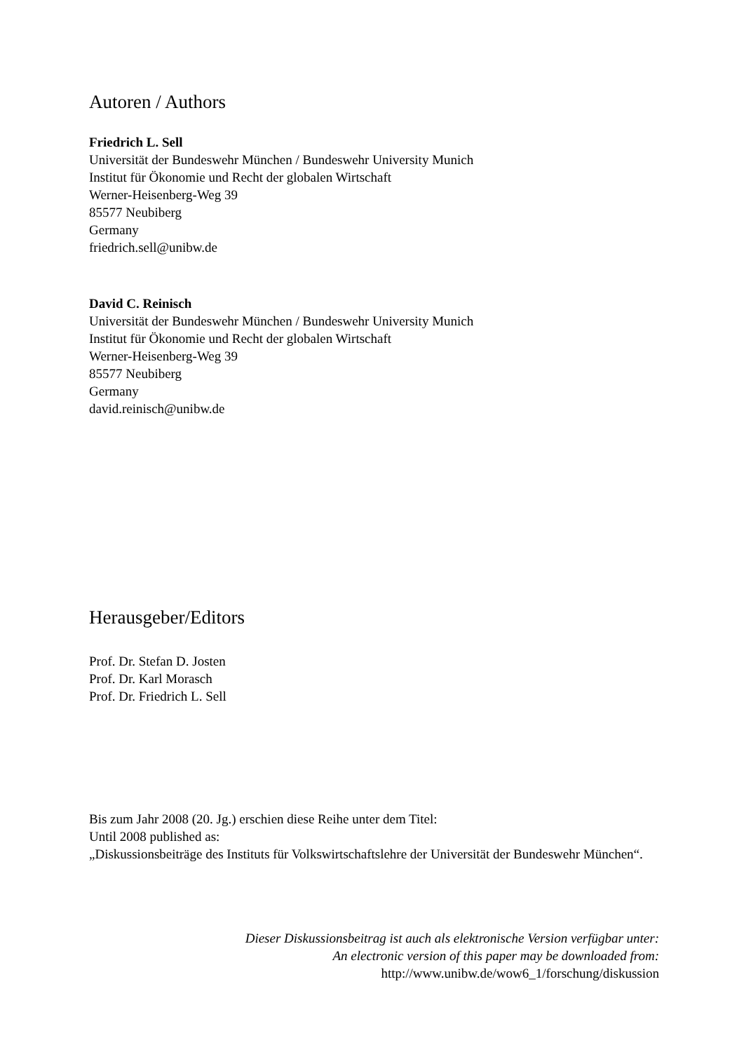Autoren / Authors
Friedrich L. Sell
Universität der Bundeswehr München / Bundeswehr University Munich
Institut für Ökonomie und Recht der globalen Wirtschaft
Werner-Heisenberg-Weg 39
85577 Neubiberg
Germany
friedrich.sell@unibw.de
David C. Reinisch
Universität der Bundeswehr München / Bundeswehr University Munich
Institut für Ökonomie und Recht der globalen Wirtschaft
Werner-Heisenberg-Weg 39
85577 Neubiberg
Germany
david.reinisch@unibw.de
Herausgeber/Editors
Prof. Dr. Stefan D. Josten
Prof. Dr. Karl Morasch
Prof. Dr. Friedrich L. Sell
Bis zum Jahr 2008 (20. Jg.) erschien diese Reihe unter dem Titel:
Until 2008 published as:
„Diskussionsbeiträge des Instituts für Volkswirtschaftslehre der Universität der Bundeswehr München“.
Dieser Diskussionsbeitrag ist auch als elektronische Version verfügbar unter:
An electronic version of this paper may be downloaded from:
http://www.unibw.de/wow6_1/forschung/diskussion